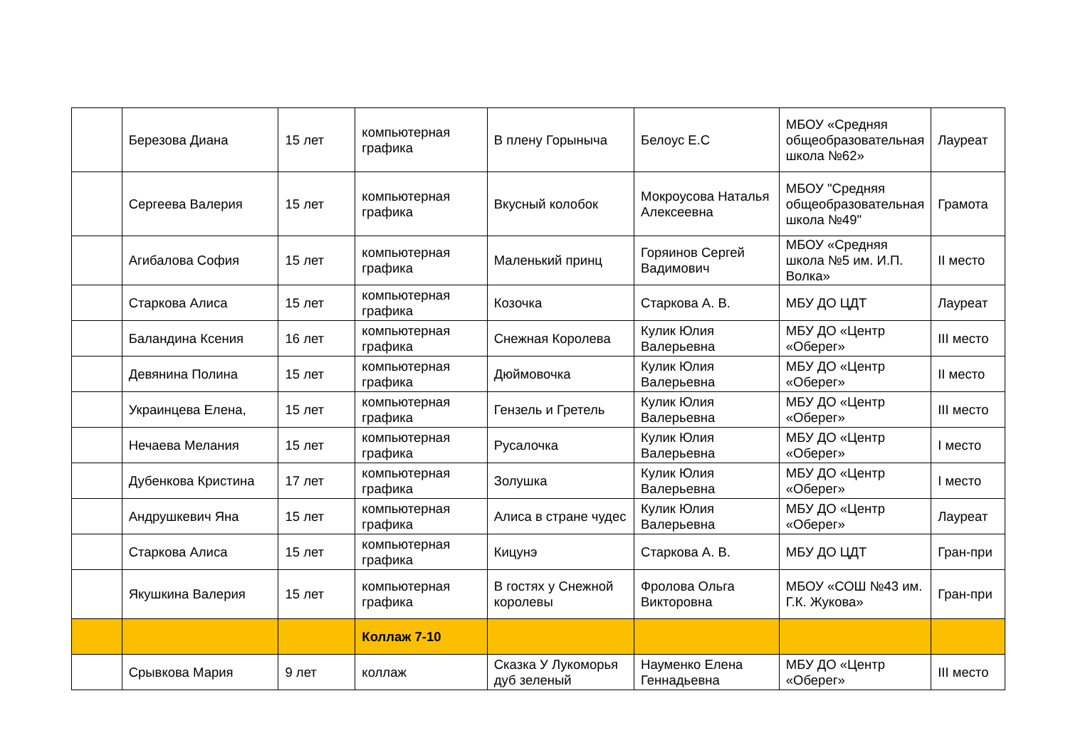| | Березова Диана | 15 лет | компьютерная графика | В плену Горыныча | Белоус Е.С | МБОУ «Средняя общеобразовательная школа №62» | Лауреат |
| | Сергеева Валерия | 15 лет | компьютерная графика | Вкусный колобок | Мокроусова Наталья Алексеевна | МБОУ "Средняя общеобразовательная школа №49" | Грамота |
| | Агибалова София | 15 лет | компьютерная графика | Маленький принц | Горяинов Сергей Вадимович | МБОУ «Средняя школа №5 им. И.П. Волка» | II место |
| | Старкова Алиса | 15 лет | компьютерная графика | Козочка | Старкова А. В. | МБУ ДО ЦДТ | Лауреат |
| | Баландина Ксения | 16 лет | компьютерная графика | Снежная Королева | Кулик Юлия Валерьевна | МБУ ДО «Центр «Оберег» | III место |
| | Девянина Полина | 15 лет | компьютерная графика | Дюймовочка | Кулик Юлия Валерьевна | МБУ ДО «Центр «Оберег» | II место |
| | Украинцева Елена, | 15 лет | компьютерная графика | Гензель и Гретель | Кулик Юлия Валерьевна | МБУ ДО «Центр «Оберег» | III место |
| | Нечаева Мелания | 15 лет | компьютерная графика | Русалочка | Кулик Юлия Валерьевна | МБУ ДО «Центр «Оберег» | I место |
| | Дубенкова Кристина | 17 лет | компьютерная графика | Золушка | Кулик Юлия Валерьевна | МБУ ДО «Центр «Оберег» | I место |
| | Андрушкевич Яна | 15 лет | компьютерная графика | Алиса в стране чудес | Кулик Юлия Валерьевна | МБУ ДО «Центр «Оберег» | Лауреат |
| | Старкова Алиса | 15 лет | компьютерная графика | Кицунэ | Старкова А. В. | МБУ ДО ЦДТ | Гран-при |
| | Якушкина Валерия | 15 лет | компьютерная графика | В гостях у Снежной королевы | Фролова Ольга Викторовна | МБОУ «СОШ №43 им. Г.К. Жукова» | Гран-при |
| | | | Коллаж 7-10 | | | | |
| | Срывкова Мария | 9 лет | коллаж | Сказка У Лукоморья дуб зеленый | Науменко Елена Геннадьевна | МБУ ДО «Центр «Оберег» | III место |